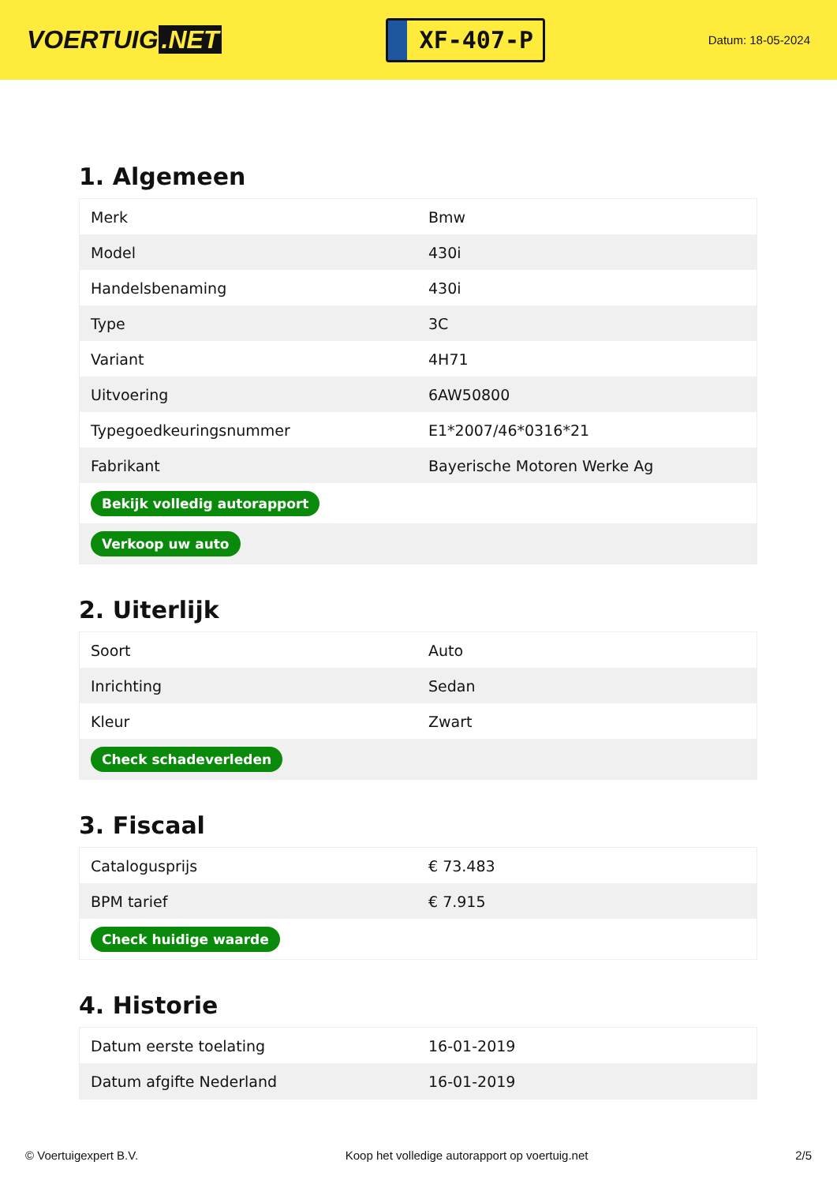VOERTUIG.NET
XF-407-P
Datum: 18-05-2024
1. Algemeen
| Merk | Bmw |
| Model | 430i |
| Handelsbenaming | 430i |
| Type | 3C |
| Variant | 4H71 |
| Uitvoering | 6AW50800 |
| Typegoedkeuringsnummer | E1*2007/46*0316*21 |
| Fabrikant | Bayerische Motoren Werke Ag |
| Bekijk volledig autorapport | |
| Verkoop uw auto | |
2. Uiterlijk
| Soort | Auto |
| Inrichting | Sedan |
| Kleur | Zwart |
| Check schadeverleden | |
3. Fiscaal
| Catalogusprijs | € 73.483 |
| BPM tarief | € 7.915 |
| Check huidige waarde | |
4. Historie
| Datum eerste toelating | 16-01-2019 |
| Datum afgifte Nederland | 16-01-2019 |
© Voertuigexpert B.V. Koop het volledige autorapport op voertuig.net 2/5